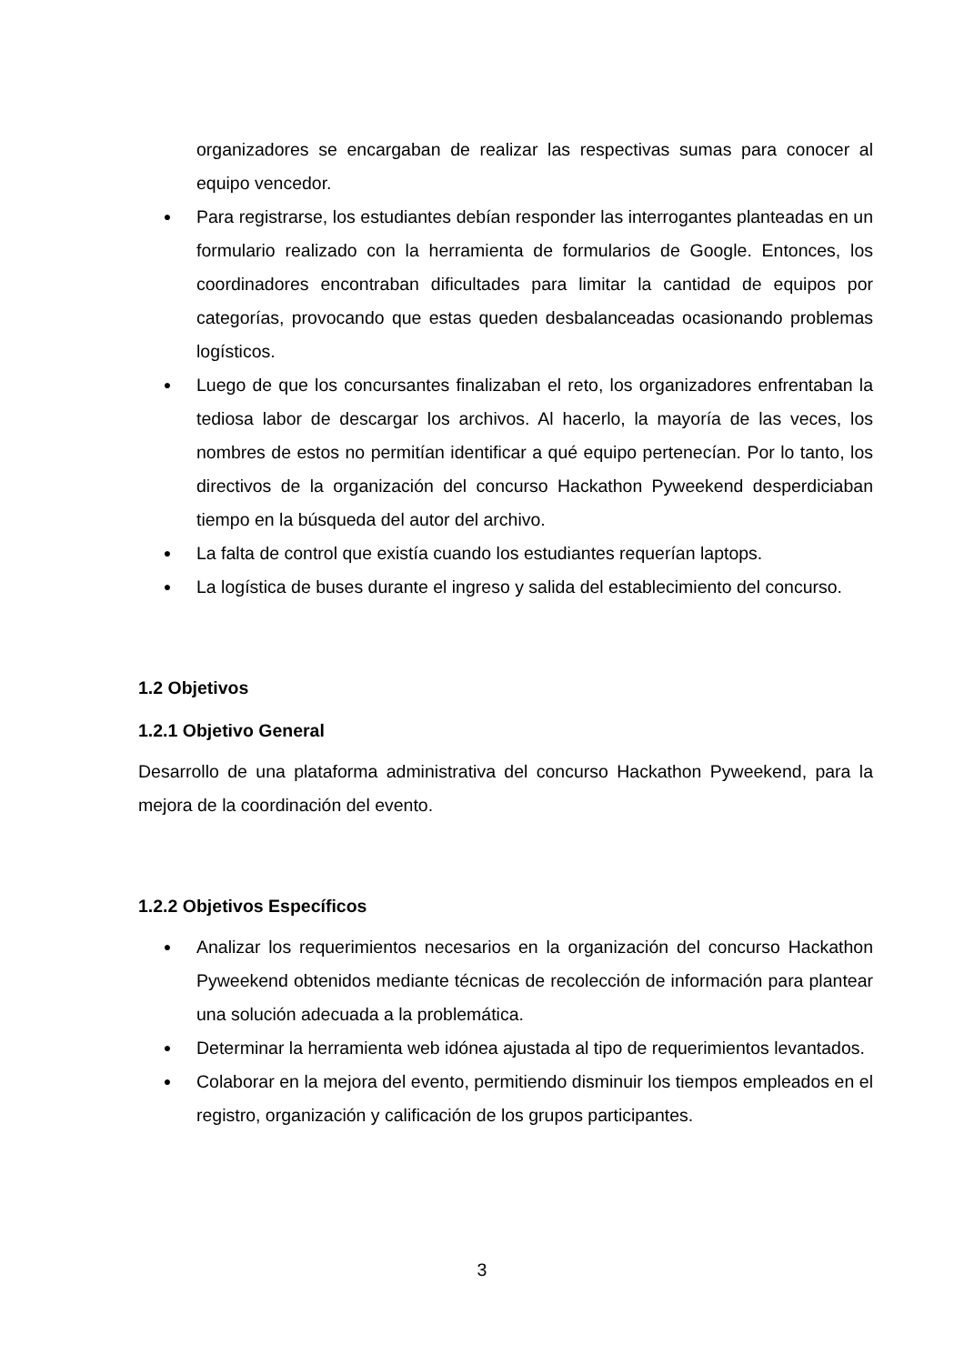organizadores se encargaban de realizar las respectivas sumas para conocer al equipo vencedor.
● Para registrarse, los estudiantes debían responder las interrogantes planteadas en un formulario realizado con la herramienta de formularios de Google. Entonces, los coordinadores encontraban dificultades para limitar la cantidad de equipos por categorías, provocando que estas queden desbalanceadas ocasionando problemas logísticos.
● Luego de que los concursantes finalizaban el reto, los organizadores enfrentaban la tediosa labor de descargar los archivos. Al hacerlo, la mayoría de las veces, los nombres de estos no permitían identificar a qué equipo pertenecían. Por lo tanto, los directivos de la organización del concurso Hackathon Pyweekend desperdiciaban tiempo en la búsqueda del autor del archivo.
● La falta de control que existía cuando los estudiantes requerían laptops.
● La logística de buses durante el ingreso y salida del establecimiento del concurso.
1.2 Objetivos
1.2.1 Objetivo General
Desarrollo de una plataforma administrativa del concurso Hackathon Pyweekend, para la mejora de la coordinación del evento.
1.2.2 Objetivos Específicos
● Analizar los requerimientos necesarios en la organización del concurso Hackathon Pyweekend obtenidos mediante técnicas de recolección de información para plantear una solución adecuada a la problemática.
● Determinar la herramienta web idónea ajustada al tipo de requerimientos levantados.
● Colaborar en la mejora del evento, permitiendo disminuir los tiempos empleados en el registro, organización y calificación de los grupos participantes.
3